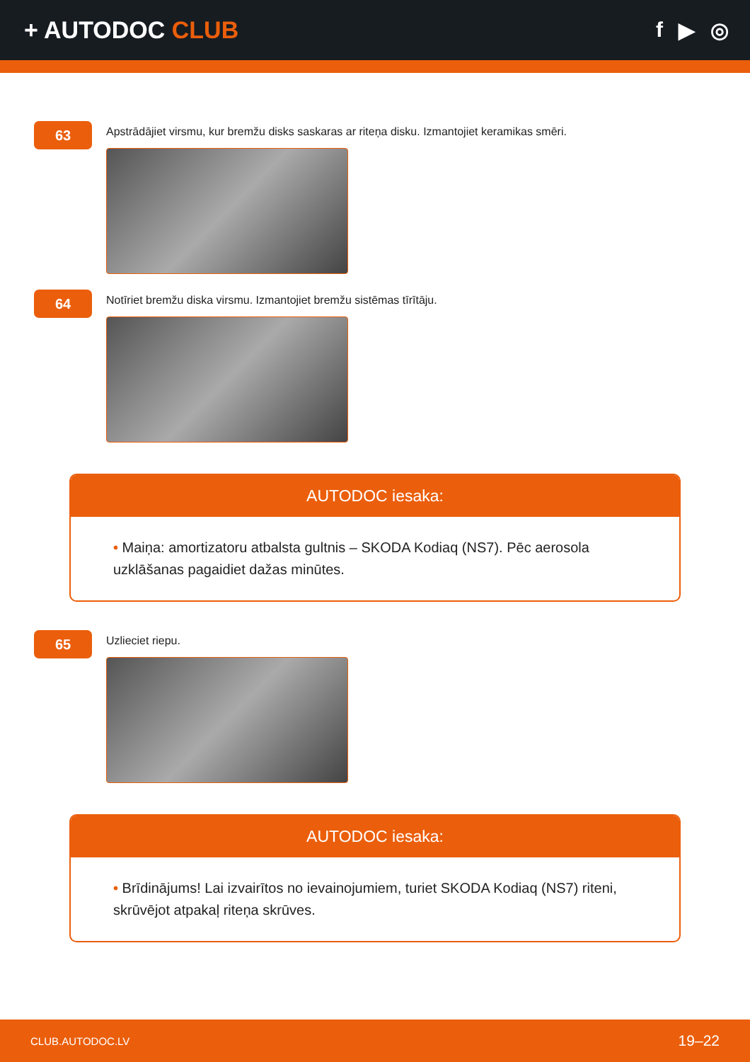+ AUTODOC CLUB f ▶ ◎
63
Apstrādājiet virsmu, kur bremžu disks saskaras ar riteņa disku. Izmantojiet keramikas smēri.
64
Notīriet bremžu diska virsmu. Izmantojiet bremžu sistēmas tīrītāju.
AUTODOC iesaka:
• Maiņa: amortizatoru atbalsta gultnis – SKODA Kodiaq (NS7). Pēc aerosola uzklāšanas pagaidiet dažas minūtes.
65
Uzlieciet riepu.
AUTODOC iesaka:
• Brīdinājums! Lai izvairītos no ievainojumiem, turiet SKODA Kodiaq (NS7) riteni, skrūvējot atpakaļ riteņa skrūves.
CLUB.AUTODOC.LV 19–22